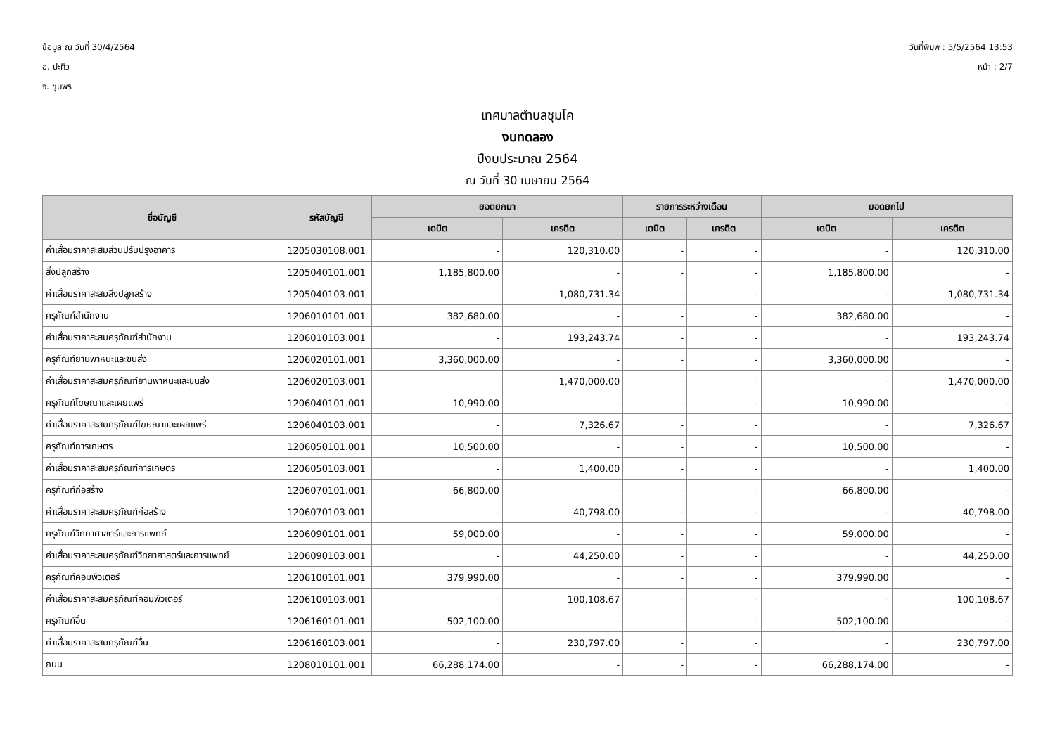ข้อมูล ณ วันที่ 30/4/2564
อ. ปะทิว
จ. ชุมพร
วันที่พิมพ์ : 5/5/2564 13:53
หน้า : 2/7
เทศบาลตำบลชุมโค
งบทดลอง
ปีงบประมาณ 2564
ณ วันที่ 30 เมษายน 2564
| ชื่อบัญชี | รหัสบัญชี | ยอดยกมา | | รายการระหว่างเดือน | | ยอดยกไป | |
| --- | --- | --- | --- | --- | --- | --- | --- |
| | | เดบิต | เครดิต | เดบิต | เครดิต | เดบิต | เครดิต |
| ค่าเสื่อมราคาสะสมส่วนปรับปรุงอาคาร | 1205030108.001 | - | 120,310.00 | - | - | - | 120,310.00 |
| สิ่งปลูกสร้าง | 1205040101.001 | 1,185,800.00 | - | - | - | 1,185,800.00 | - |
| ค่าเสื่อมราคาสะสมสิ่งปลูกสร้าง | 1205040103.001 | - | 1,080,731.34 | - | - | - | 1,080,731.34 |
| ครุภัณฑ์สำนักงาน | 1206010101.001 | 382,680.00 | - | - | - | 382,680.00 | - |
| ค่าเสื่อมราคาสะสมครุภัณฑ์สำนักงาน | 1206010103.001 | - | 193,243.74 | - | - | - | 193,243.74 |
| ครุภัณฑ์ยานพาหนะและขนส่ง | 1206020101.001 | 3,360,000.00 | - | - | - | 3,360,000.00 | - |
| ค่าเสื่อมราคาสะสมครุภัณฑ์ยานพาหนะและขนส่ง | 1206020103.001 | - | 1,470,000.00 | - | - | - | 1,470,000.00 |
| ครุภัณฑ์โฆษณาและเผยแพร่ | 1206040101.001 | 10,990.00 | - | - | - | 10,990.00 | - |
| ค่าเสื่อมราคาสะสมครุภัณฑ์โฆษณาและเผยแพร่ | 1206040103.001 | - | 7,326.67 | - | - | - | 7,326.67 |
| ครุภัณฑ์การเกษตร | 1206050101.001 | 10,500.00 | - | - | - | 10,500.00 | - |
| ค่าเสื่อมราคาสะสมครุภัณฑ์การเกษตร | 1206050103.001 | - | 1,400.00 | - | - | - | 1,400.00 |
| ครุภัณฑ์ก่อสร้าง | 1206070101.001 | 66,800.00 | - | - | - | 66,800.00 | - |
| ค่าเสื่อมราคาสะสมครุภัณฑ์ก่อสร้าง | 1206070103.001 | - | 40,798.00 | - | - | - | 40,798.00 |
| ครุภัณฑ์วิทยาศาสตร์และการแพทย์ | 1206090101.001 | 59,000.00 | - | - | - | 59,000.00 | - |
| ค่าเสื่อมราคาสะสมครุภัณฑ์วิทยาศาสตร์และการแพทย์ | 1206090103.001 | - | 44,250.00 | - | - | - | 44,250.00 |
| ครุภัณฑ์คอมพิวเตอร์ | 1206100101.001 | 379,990.00 | - | - | - | 379,990.00 | - |
| ค่าเสื่อมราคาสะสมครุภัณฑ์คอมพิวเตอร์ | 1206100103.001 | - | 100,108.67 | - | - | - | 100,108.67 |
| ครุภัณฑ์อื่น | 1206160101.001 | 502,100.00 | - | - | - | 502,100.00 | - |
| ค่าเสื่อมราคาสะสมครุภัณฑ์อื่น | 1206160103.001 | - | 230,797.00 | - | - | - | 230,797.00 |
| ถนน | 1208010101.001 | 66,288,174.00 | - | - | - | 66,288,174.00 | - |